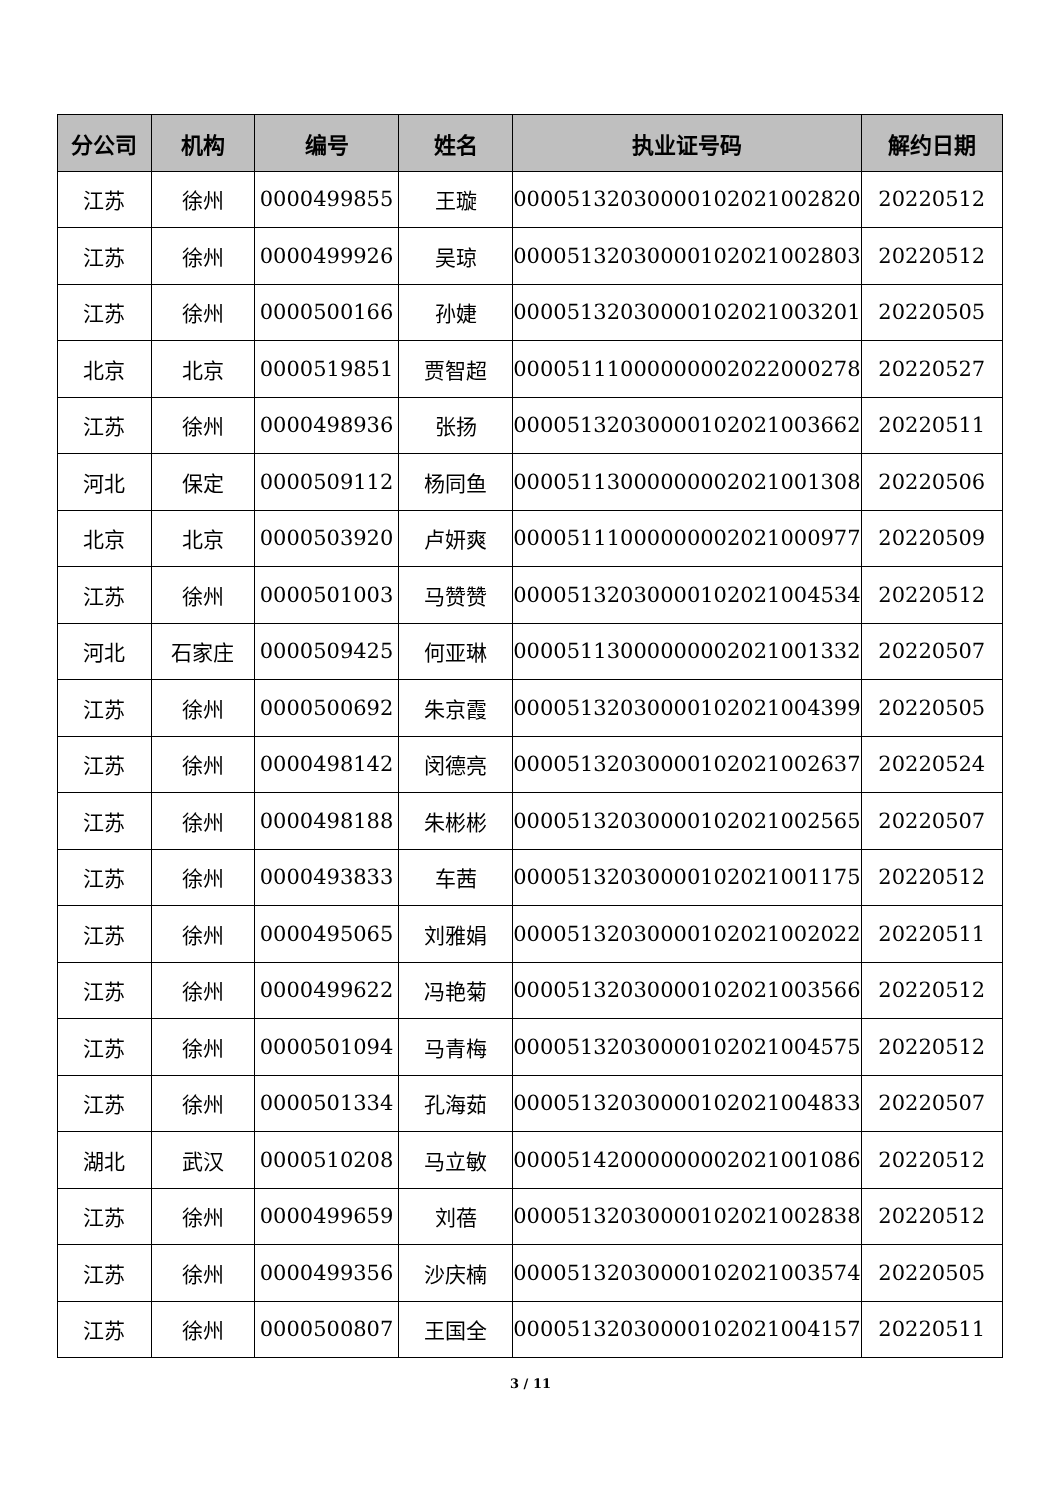| 分公司 | 机构 | 编号 | 姓名 | 执业证号码 | 解约日期 |
| --- | --- | --- | --- | --- | --- |
| 江苏 | 徐州 | 0000499855 | 王璇 | 00005132030000102021002820 | 20220512 |
| 江苏 | 徐州 | 0000499926 | 吴琼 | 00005132030000102021002803 | 20220512 |
| 江苏 | 徐州 | 0000500166 | 孙婕 | 00005132030000102021003201 | 20220505 |
| 北京 | 北京 | 0000519851 | 贾智超 | 00005111000000002022000278 | 20220527 |
| 江苏 | 徐州 | 0000498936 | 张扬 | 00005132030000102021003662 | 20220511 |
| 河北 | 保定 | 0000509112 | 杨同鱼 | 00005113000000002021001308 | 20220506 |
| 北京 | 北京 | 0000503920 | 卢妍爽 | 00005111000000002021000977 | 20220509 |
| 江苏 | 徐州 | 0000501003 | 马赞赞 | 00005132030000102021004534 | 20220512 |
| 河北 | 石家庄 | 0000509425 | 何亚琳 | 00005113000000002021001332 | 20220507 |
| 江苏 | 徐州 | 0000500692 | 朱京霞 | 00005132030000102021004399 | 20220505 |
| 江苏 | 徐州 | 0000498142 | 闵德亮 | 00005132030000102021002637 | 20220524 |
| 江苏 | 徐州 | 0000498188 | 朱彬彬 | 00005132030000102021002565 | 20220507 |
| 江苏 | 徐州 | 0000493833 | 车茜 | 00005132030000102021001175 | 20220512 |
| 江苏 | 徐州 | 0000495065 | 刘雅娟 | 00005132030000102021002022 | 20220511 |
| 江苏 | 徐州 | 0000499622 | 冯艳菊 | 00005132030000102021003566 | 20220512 |
| 江苏 | 徐州 | 0000501094 | 马青梅 | 00005132030000102021004575 | 20220512 |
| 江苏 | 徐州 | 0000501334 | 孔海茹 | 00005132030000102021004833 | 20220507 |
| 湖北 | 武汉 | 0000510208 | 马立敏 | 00005142000000002021001086 | 20220512 |
| 江苏 | 徐州 | 0000499659 | 刘蓓 | 00005132030000102021002838 | 20220512 |
| 江苏 | 徐州 | 0000499356 | 沙庆楠 | 00005132030000102021003574 | 20220505 |
| 江苏 | 徐州 | 0000500807 | 王国全 | 00005132030000102021004157 | 20220511 |
3 / 11